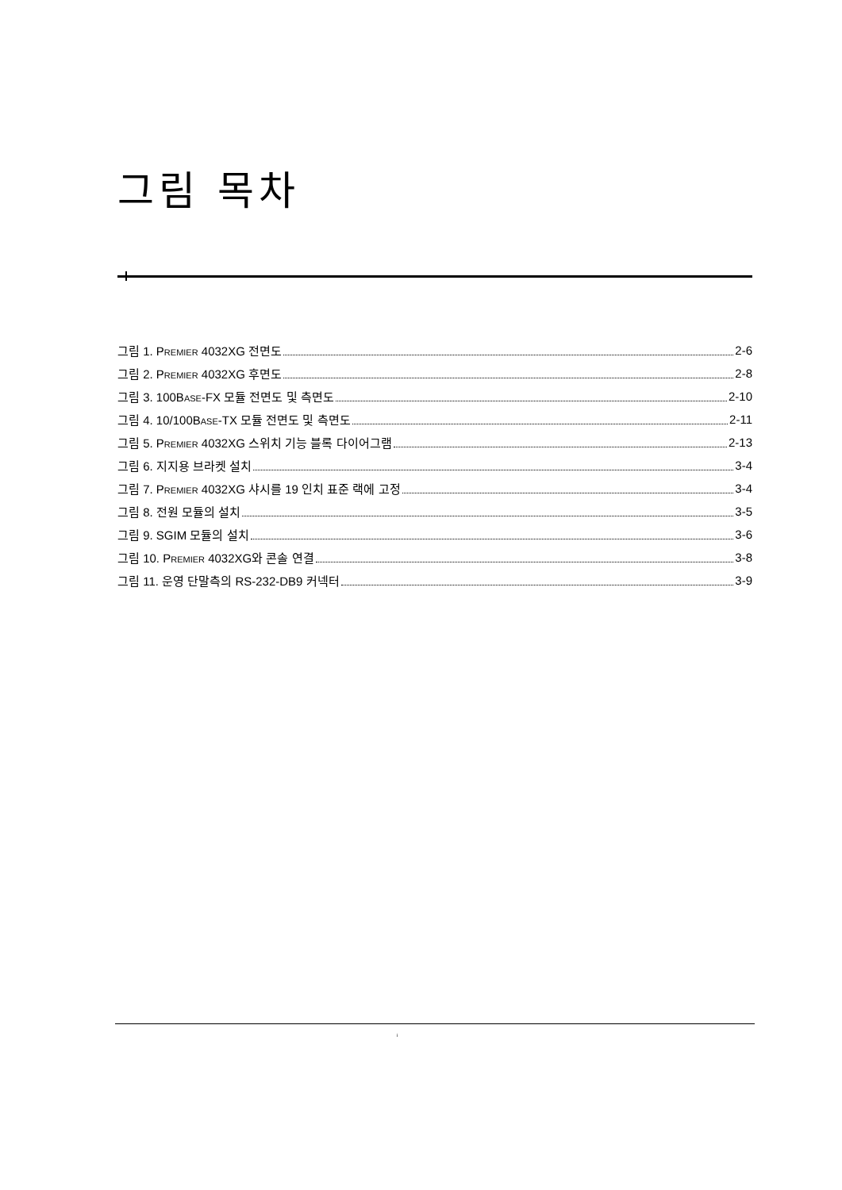그림 목차
그림 1. PREMIER 4032XG 전면도 2-6
그림 2. PREMIER 4032XG 후면도 2-8
그림 3. 100BASE-FX 모듈 전면도 및 측면도 2-10
그림 4. 10/100BASE-TX 모듈 전면도 및 측면도 2-11
그림 5. PREMIER 4032XG 스위치 기능 블록 다이어그램 2-13
그림 6. 지지용 브라켓 설치 3-4
그림 7. PREMIER 4032XG 샤시를 19 인치 표준 랙에 고정 3-4
그림 8. 전원 모듈의 설치 3-5
그림 9. SGIM 모듈의 설치 3-6
그림 10. PREMIER 4032XG와 콘솔 연결 3-8
그림 11. 운영 단말측의 RS-232-DB9 커넥터 3-9
i